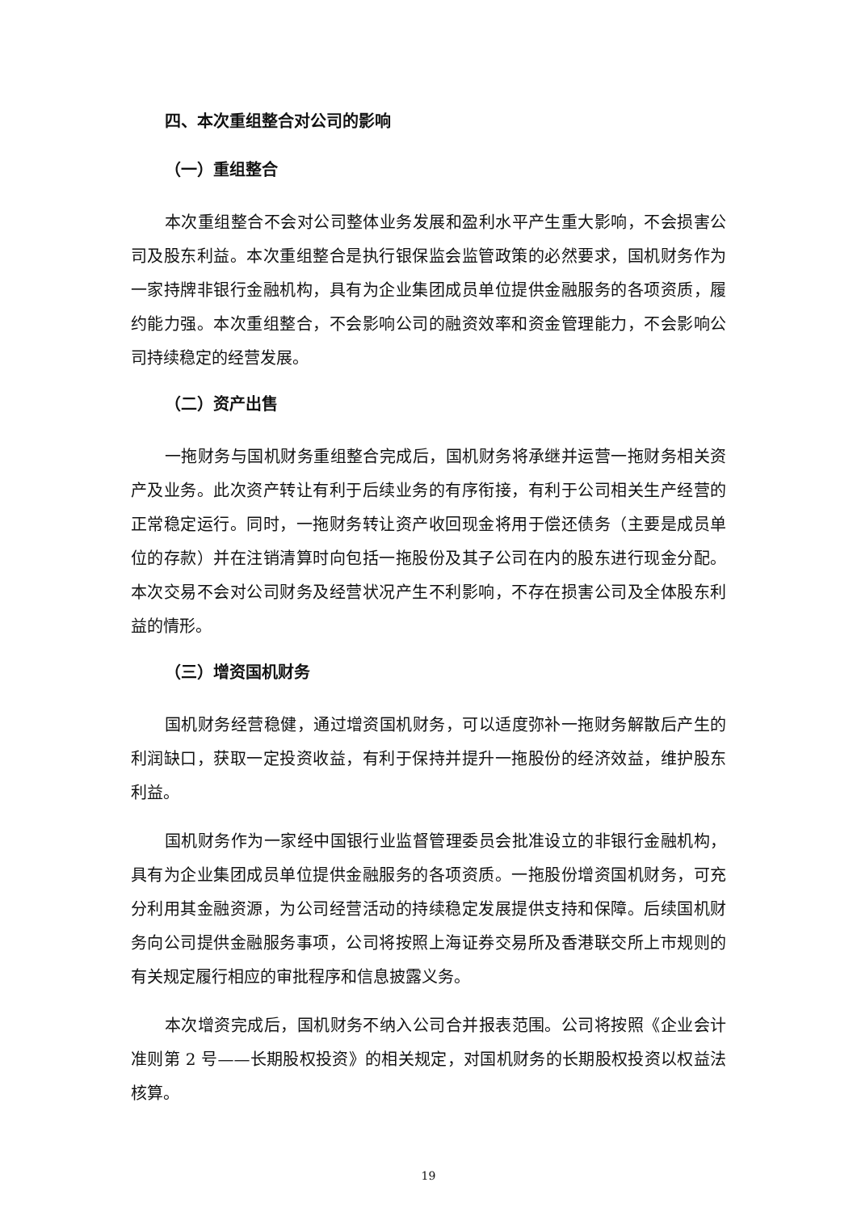四、本次重组整合对公司的影响
（一）重组整合
本次重组整合不会对公司整体业务发展和盈利水平产生重大影响，不会损害公司及股东利益。本次重组整合是执行银保监会监管政策的必然要求，国机财务作为一家持牌非银行金融机构，具有为企业集团成员单位提供金融服务的各项资质，履约能力强。本次重组整合，不会影响公司的融资效率和资金管理能力，不会影响公司持续稳定的经营发展。
（二）资产出售
一拖财务与国机财务重组整合完成后，国机财务将承继并运营一拖财务相关资产及业务。此次资产转让有利于后续业务的有序衔接，有利于公司相关生产经营的正常稳定运行。同时，一拖财务转让资产收回现金将用于偿还债务（主要是成员单位的存款）并在注销清算时向包括一拖股份及其子公司在内的股东进行现金分配。本次交易不会对公司财务及经营状况产生不利影响，不存在损害公司及全体股东利益的情形。
（三）增资国机财务
国机财务经营稳健，通过增资国机财务，可以适度弥补一拖财务解散后产生的利润缺口，获取一定投资收益，有利于保持并提升一拖股份的经济效益，维护股东利益。
国机财务作为一家经中国银行业监督管理委员会批准设立的非银行金融机构，具有为企业集团成员单位提供金融服务的各项资质。一拖股份增资国机财务，可充分利用其金融资源，为公司经营活动的持续稳定发展提供支持和保障。后续国机财务向公司提供金融服务事项，公司将按照上海证券交易所及香港联交所上市规则的有关规定履行相应的审批程序和信息披露义务。
本次增资完成后，国机财务不纳入公司合并报表范围。公司将按照《企业会计准则第 2 号——长期股权投资》的相关规定，对国机财务的长期股权投资以权益法核算。
19